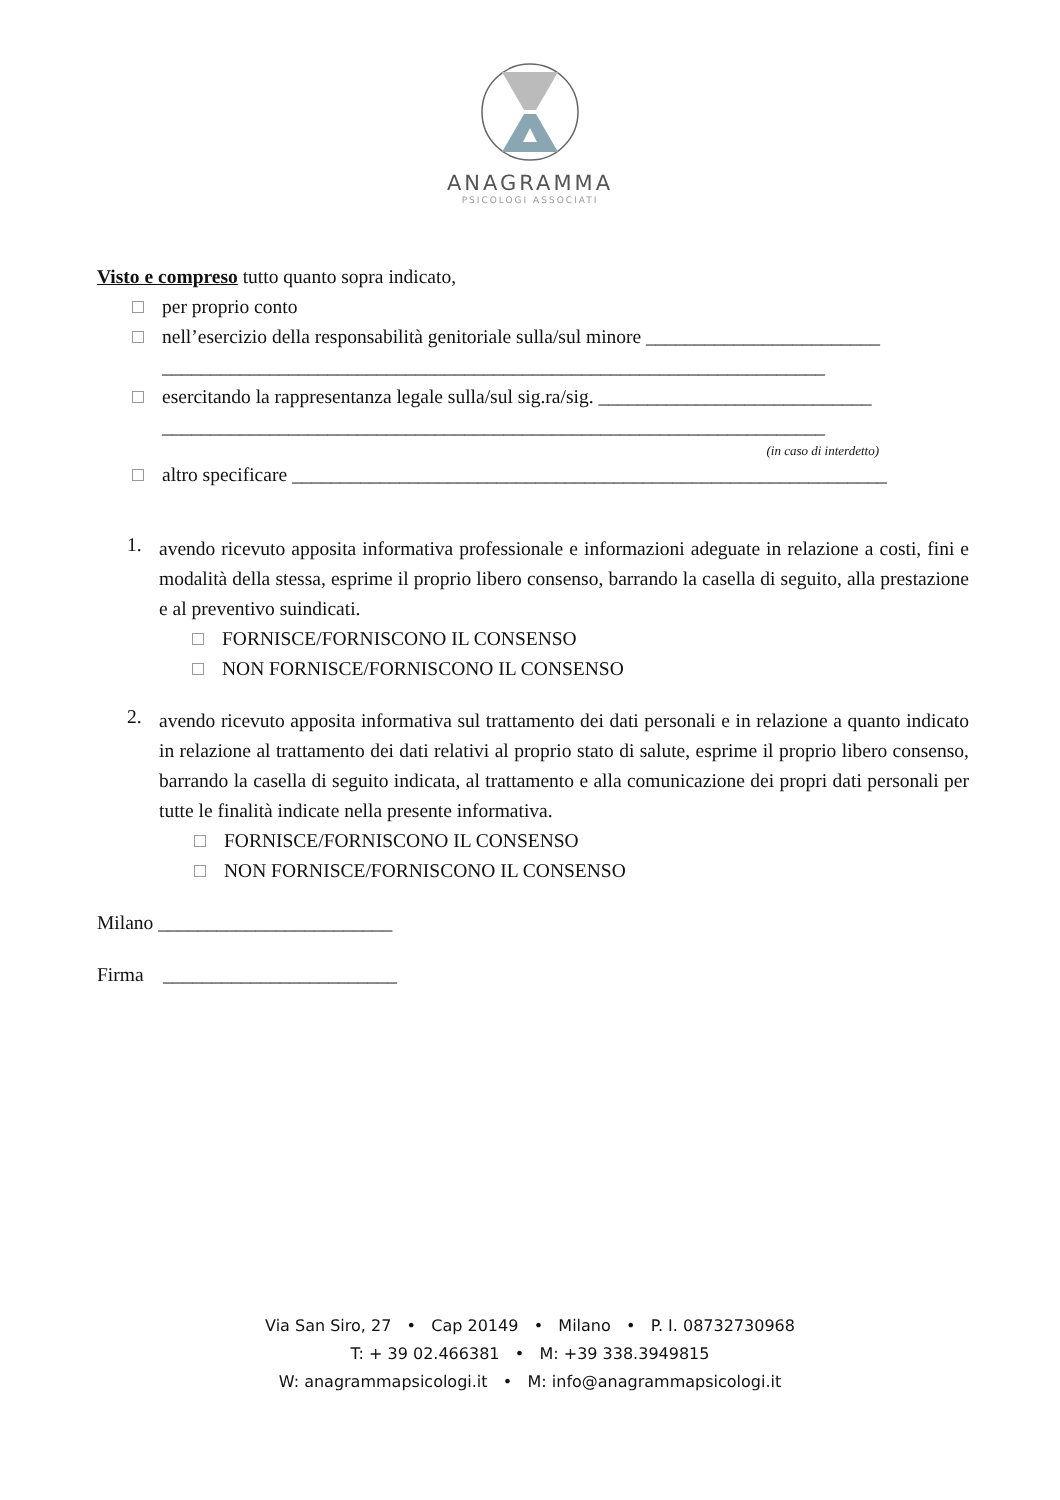ANAGRAMMA
PSICOLOGI ASSOCIATI
Visto e compreso tutto quanto sopra indicato,
per proprio conto
nell’esercizio della responsabilità genitoriale sulla/sul minore ________________________
____________________________________________________________________
esercitando la rappresentanza legale sulla/sul sig.ra/sig. ____________________________
____________________________________________________________________
(in caso di interdetto)
altro specificare _____________________________________________________________
1.
avendo ricevuto apposita informativa professionale e informazioni adeguate in relazione a costi, fini e modalità della stessa, esprime il proprio libero consenso, barrando la casella di seguito, alla prestazione e al preventivo suindicati.
FORNISCE/FORNISCONO IL CONSENSO
NON FORNISCE/FORNISCONO IL CONSENSO
2.
avendo ricevuto apposita informativa sul trattamento dei dati personali e in relazione a quanto indicato in relazione al trattamento dei dati relativi al proprio stato di salute, esprime il proprio libero consenso, barrando la casella di seguito indicata, al trattamento e alla comunicazione dei propri dati personali per tutte le finalità indicate nella presente informativa.
FORNISCE/FORNISCONO IL CONSENSO
NON FORNISCE/FORNISCONO IL CONSENSO
Milano ________________________
Firma ________________________
Via San Siro, 27 • Cap 20149 • Milano • P. I. 08732730968
T: + 39 02.466381 • M: +39 338.3949815
W: anagrammapsicologi.it • M: info@anagrammapsicologi.it